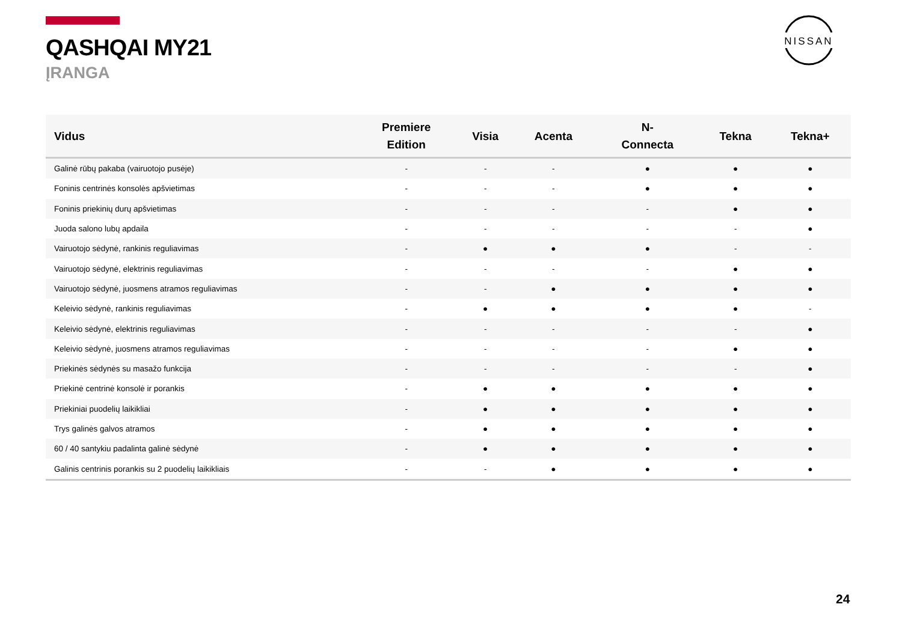QASHQAI MY21
ĮRANGA
NISSAN
| Vidus | Premiere Edition | Visia | Acenta | N- Connecta | Tekna | Tekna+ |
| --- | --- | --- | --- | --- | --- | --- |
| Galinė rūbų pakaba (vairuotojo pusėje) | - | - | - | ● | ● | ● |
| Foninis centrinės konsolės apšvietimas | - | - | - | ● | ● | ● |
| Foninis priekinių durų apšvietimas | - | - | - | - | ● | ● |
| Juoda salono lubų apdaila | - | - | - | - | - | ● |
| Vairuotojo sėdynė, rankinis reguliavimas | - | ● | ● | ● | - | - |
| Vairuotojo sėdynė, elektrinis reguliavimas | - | - | - | - | ● | ● |
| Vairuotojo sėdynė, juosmens atramos reguliavimas | - | - | ● | ● | ● | ● |
| Keleivio sėdynė, rankinis reguliavimas | - | ● | ● | ● | ● | - |
| Keleivio sėdynė, elektrinis reguliavimas | - | - | - | - | - | ● |
| Keleivio sėdynė, juosmens atramos reguliavimas | - | - | - | - | ● | ● |
| Priekinės sėdynės su masažo funkcija | - | - | - | - | - | ● |
| Priekinė centrinė konsolė ir porankis | - | ● | ● | ● | ● | ● |
| Priekiniai puodelių laikikliai | - | ● | ● | ● | ● | ● |
| Trys galinės galvos atramos | - | ● | ● | ● | ● | ● |
| 60 / 40 santykiu padalinta galinė sėdynė | - | ● | ● | ● | ● | ● |
| Galinis centrinis porankis su 2 puodelių laikikliais | - | - | ● | ● | ● | ● |
24